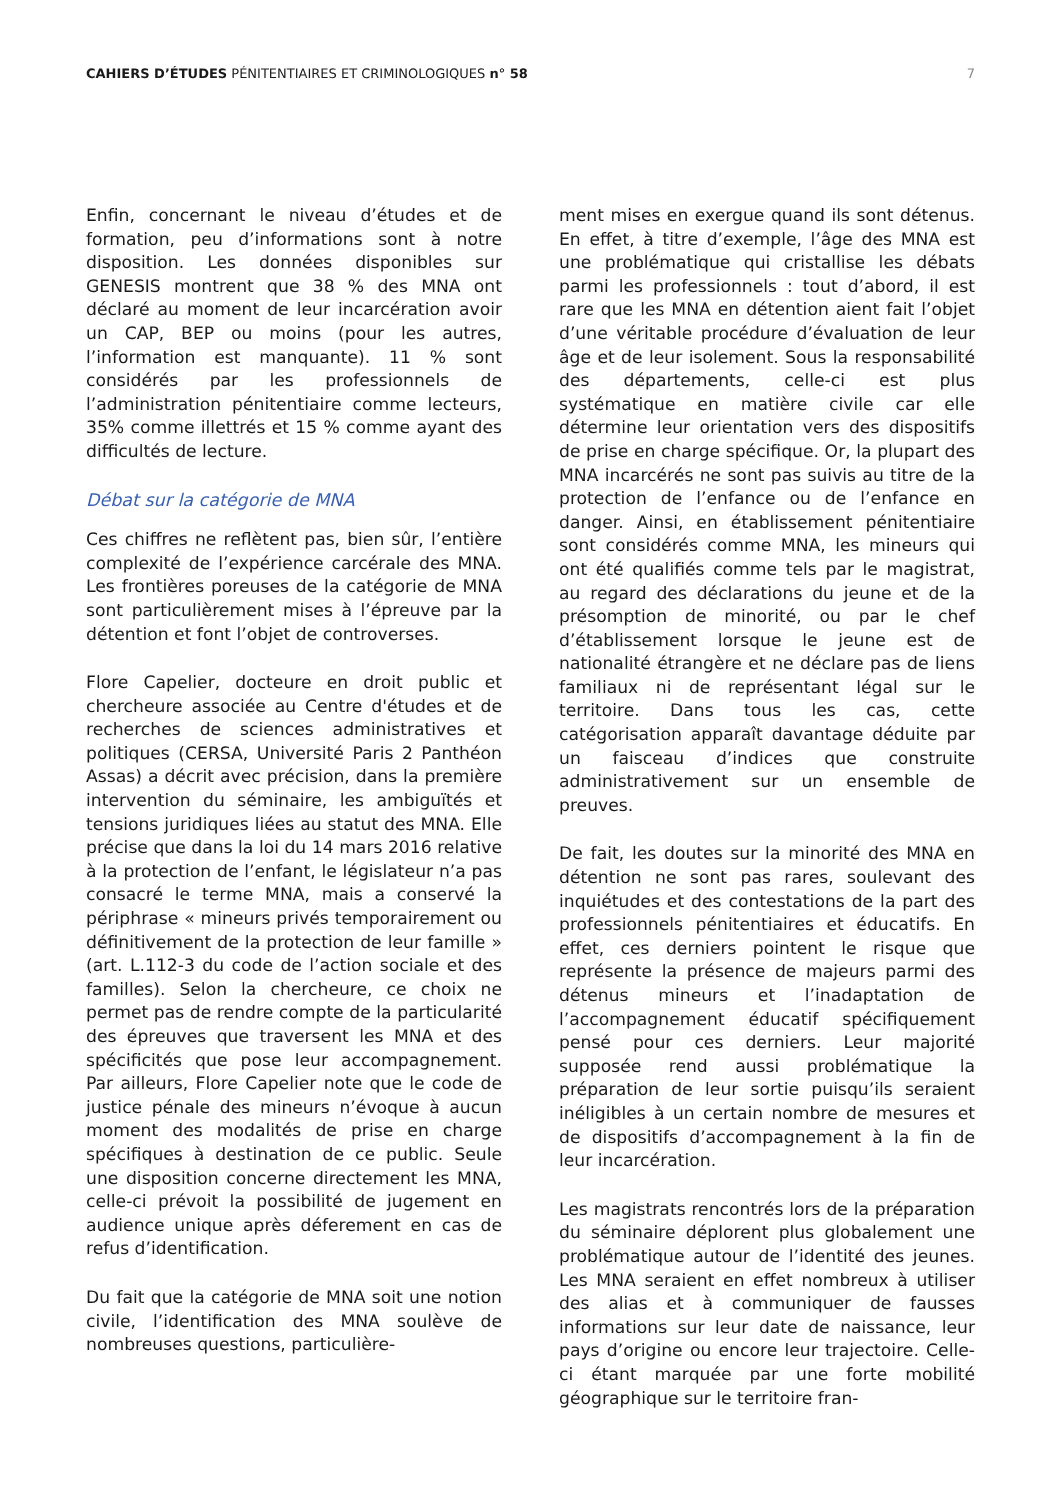CAHIERS D’ÉTUDES PÉNITENTIAIRES ET CRIMINOLOGIQUES n° 58
7
Enfin, concernant le niveau d’études et de formation, peu d’informations sont à notre disposition. Les données disponibles sur GENESIS montrent que 38 % des MNA ont déclaré au moment de leur incarcération avoir un CAP, BEP ou moins (pour les autres, l’information est manquante). 11 % sont considérés par les professionnels de l’administration pénitentiaire comme lecteurs, 35% comme illettrés et 15 % comme ayant des difficultés de lecture.
Débat sur la catégorie de MNA
Ces chiffres ne reflètent pas, bien sûr, l’entière complexité de l’expérience carcérale des MNA. Les frontières poreuses de la catégorie de MNA sont particulièrement mises à l’épreuve par la détention et font l’objet de controverses.
Flore Capelier, docteure en droit public et chercheure associée au Centre d'études et de recherches de sciences administratives et politiques (CERSA, Université Paris 2 Panthéon Assas) a décrit avec précision, dans la première intervention du séminaire, les ambiguïtés et tensions juridiques liées au statut des MNA. Elle précise que dans la loi du 14 mars 2016 relative à la protection de l’enfant, le législateur n’a pas consacré le terme MNA, mais a conservé la périphrase « mineurs privés temporairement ou définitivement de la protection de leur famille » (art. L.112-3 du code de l’action sociale et des familles). Selon la chercheure, ce choix ne permet pas de rendre compte de la particularité des épreuves que traversent les MNA et des spécificités que pose leur accompagnement. Par ailleurs, Flore Capelier note que le code de justice pénale des mineurs n’évoque à aucun moment des modalités de prise en charge spécifiques à destination de ce public. Seule une disposition concerne directement les MNA, celle-ci prévoit la possibilité de jugement en audience unique après déferement en cas de refus d’identification.
Du fait que la catégorie de MNA soit une notion civile, l’identification des MNA soulève de nombreuses questions, particulière-
ment mises en exergue quand ils sont détenus. En effet, à titre d’exemple, l’âge des MNA est une problématique qui cristallise les débats parmi les professionnels : tout d’abord, il est rare que les MNA en détention aient fait l’objet d’une véritable procédure d’évaluation de leur âge et de leur isolement. Sous la responsabilité des départements, celle-ci est plus systématique en matière civile car elle détermine leur orientation vers des dispositifs de prise en charge spécifique. Or, la plupart des MNA incarcérés ne sont pas suivis au titre de la protection de l’enfance ou de l’enfance en danger. Ainsi, en établissement pénitentiaire sont considérés comme MNA, les mineurs qui ont été qualifiés comme tels par le magistrat, au regard des déclarations du jeune et de la présomption de minorité, ou par le chef d’établissement lorsque le jeune est de nationalité étrangère et ne déclare pas de liens familiaux ni de représentant légal sur le territoire. Dans tous les cas, cette catégorisation apparaît davantage déduite par un faisceau d’indices que construite administrativement sur un ensemble de preuves.
De fait, les doutes sur la minorité des MNA en détention ne sont pas rares, soulevant des inquiétudes et des contestations de la part des professionnels pénitentiaires et éducatifs. En effet, ces derniers pointent le risque que représente la présence de majeurs parmi des détenus mineurs et l’inadaptation de l’accompagnement éducatif spécifiquement pensé pour ces derniers. Leur majorité supposée rend aussi problématique la préparation de leur sortie puisqu’ils seraient inéligibles à un certain nombre de mesures et de dispositifs d’accompagnement à la fin de leur incarcération.
Les magistrats rencontrés lors de la préparation du séminaire déplorent plus globalement une problématique autour de l’identité des jeunes. Les MNA seraient en effet nombreux à utiliser des alias et à communiquer de fausses informations sur leur date de naissance, leur pays d’origine ou encore leur trajectoire. Celle-ci étant marquée par une forte mobilité géographique sur le territoire fran-